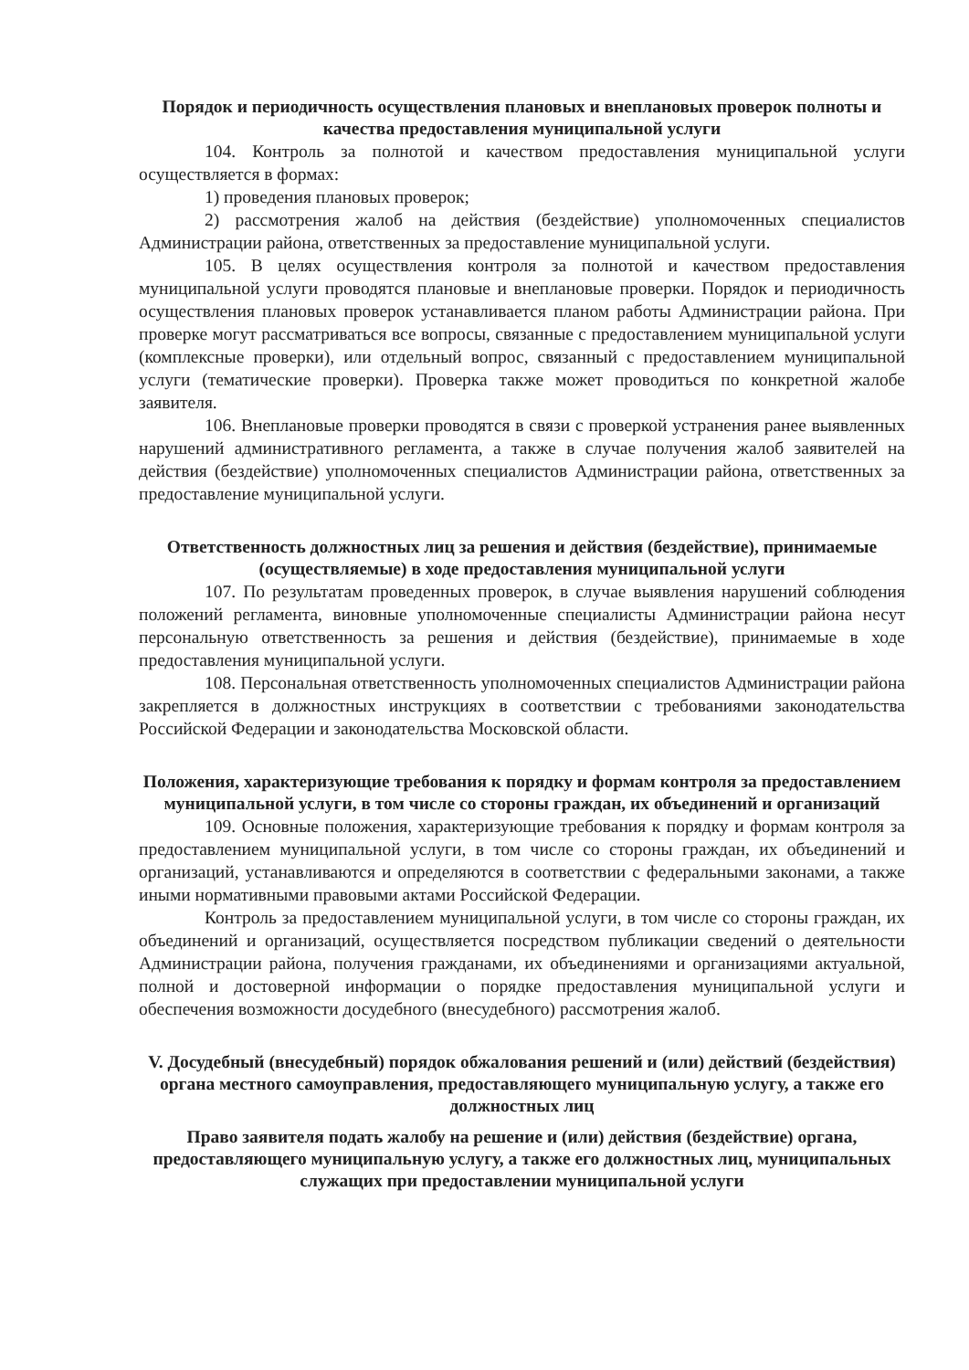Порядок и периодичность осуществления плановых и внеплановых проверок полноты и качества предоставления муниципальной услуги
104. Контроль за полнотой и качеством предоставления муниципальной услуги осуществляется в формах:
1) проведения плановых проверок;
2) рассмотрения жалоб на действия (бездействие) уполномоченных специалистов Администрации района, ответственных за предоставление муниципальной услуги.
105. В целях осуществления контроля за полнотой и качеством предоставления муниципальной услуги проводятся плановые и внеплановые проверки. Порядок и периодичность осуществления плановых проверок устанавливается планом работы Администрации района. При проверке могут рассматриваться все вопросы, связанные с предоставлением муниципальной услуги (комплексные проверки), или отдельный вопрос, связанный с предоставлением муниципальной услуги (тематические проверки). Проверка также может проводиться по конкретной жалобе заявителя.
106. Внеплановые проверки проводятся в связи с проверкой устранения ранее выявленных нарушений административного регламента, а также в случае получения жалоб заявителей на действия (бездействие) уполномоченных специалистов Администрации района, ответственных за предоставление муниципальной услуги.
Ответственность должностных лиц за решения и действия (бездействие), принимаемые (осуществляемые) в ходе предоставления муниципальной услуги
107. По результатам проведенных проверок, в случае выявления нарушений соблюдения положений регламента, виновные уполномоченные специалисты Администрации района несут персональную ответственность за решения и действия (бездействие), принимаемые в ходе предоставления муниципальной услуги.
108. Персональная ответственность уполномоченных специалистов Администрации района закрепляется в должностных инструкциях в соответствии с требованиями законодательства Российской Федерации и законодательства Московской области.
Положения, характеризующие требования к порядку и формам контроля за предоставлением муниципальной услуги, в том числе со стороны граждан, их объединений и организаций
109. Основные положения, характеризующие требования к порядку и формам контроля за предоставлением муниципальной услуги, в том числе со стороны граждан, их объединений и организаций, устанавливаются и определяются в соответствии с федеральными законами, а также иными нормативными правовыми актами Российской Федерации.
Контроль за предоставлением муниципальной услуги, в том числе со стороны граждан, их объединений и организаций, осуществляется посредством публикации сведений о деятельности Администрации района, получения гражданами, их объединениями и организациями актуальной, полной и достоверной информации о порядке предоставления муниципальной услуги и обеспечения возможности досудебного (внесудебного) рассмотрения жалоб.
V. Досудебный (внесудебный) порядок обжалования решений и (или) действий (бездействия) органа местного самоуправления, предоставляющего муниципальную услугу, а также его должностных лиц
Право заявителя подать жалобу на решение и (или) действия (бездействие) органа, предоставляющего муниципальную услугу, а также его должностных лиц, муниципальных служащих при предоставлении муниципальной услуги